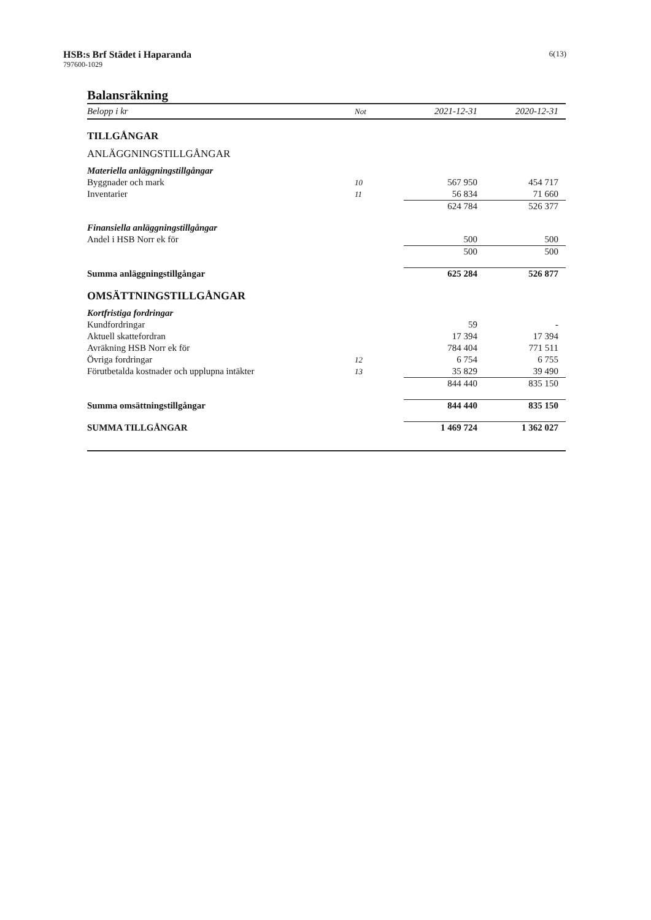HSB:s Brf Städet i Haparanda
797600-1029
6(13)
Balansräkning
| Belopp i kr | Not | 2021-12-31 | 2020-12-31 |
| --- | --- | --- | --- |
| TILLGÅNGAR | | | |
| ANLÄGGNINGSTILLGÅNGAR | | | |
| Materiella anläggningstillgångar | | | |
| Byggnader och mark | 10 | 567 950 | 454 717 |
| Inventarier | 11 | 56 834 | 71 660 |
| | | 624 784 | 526 377 |
| Finansiella anläggningstillgångar | | | |
| Andel i HSB Norr ek för | | 500 | 500 |
| | | 500 | 500 |
| Summa anläggningstillgångar | | 625 284 | 526 877 |
| OMSÄTTNINGSTILLGÅNGAR | | | |
| Kortfristiga fordringar | | | |
| Kundfordringar | | 59 | - |
| Aktuell skattefordran | | 17 394 | 17 394 |
| Avräkning HSB Norr ek för | | 784 404 | 771 511 |
| Övriga fordringar | 12 | 6 754 | 6 755 |
| Förutbetalda kostnader och upplupna intäkter | 13 | 35 829 | 39 490 |
| | | 844 440 | 835 150 |
| Summa omsättningstillgångar | | 844 440 | 835 150 |
| SUMMA TILLGÅNGAR | | 1 469 724 | 1 362 027 |